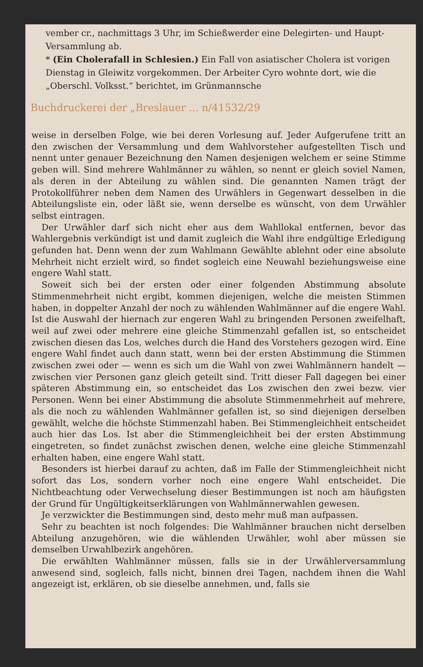vember cr., nachmittags 3 Uhr, im Schießwerder eine Delegirten- und Haupt-Versammlung ab.
* (Ein Cholerafall in Schlesien.) Ein Fall von asiatischer Cholera ist vorigen Dienstag in Gleiwitz vorgekommen. Der Arbeiter Cyro wohnte dort, wie die „Oberschl. Volksst.“ berichtet, im Grünmannsche
Buchdruckerei der „Breslauer ... n/41532/29
weise in derselben Folge, wie bei deren Vorlesung auf. Jeder Aufgerufene tritt an den zwischen der Versammlung und dem Wahlvorsteher aufgestellten Tisch und nennt unter genauer Bezeichnung den Namen desjenigen welchem er seine Stimme geben will. Sind mehrere Wahlmänner zu wählen, so nennt er gleich soviel Namen, als deren in der Abteilung zu wählen sind. Die genannten Namen trägt der Protokollführer neben dem Namen des Urwählers in Gegenwart desselben in die Abteilungsliste ein, oder läßt sie, wenn derselbe es wünscht, von dem Urwähler selbst eintragen.
Der Urwähler darf sich nicht eher aus dem Wahllokal entfernen, bevor das Wahlergebnis verkündigt ist und damit zugleich die Wahl ihre endgültige Erledigung gefunden hat. Denn wenn der zum Wahlmann Gewählte ablehnt oder eine absolute Mehrheit nicht erzielt wird, so findet sogleich eine Neuwahl beziehungsweise eine engere Wahl statt.
Soweit sich bei der ersten oder einer folgenden Abstimmung absolute Stimmenmehrheit nicht ergibt, kommen diejenigen, welche die meisten Stimmen haben, in doppelter Anzahl der noch zu wählenden Wahlmänner auf die engere Wahl. Ist die Auswahl der hiernach zur engeren Wahl zu bringenden Personen zweifelhaft, weil auf zwei oder mehrere eine gleiche Stimmenzahl gefallen ist, so entscheidet zwischen diesen das Los, welches durch die Hand des Vorstehers gezogen wird. Eine engere Wahl findet auch dann statt, wenn bei der ersten Abstimmung die Stimmen zwischen zwei oder — wenn es sich um die Wahl von zwei Wahlmännern handelt — zwischen vier Personen ganz gleich geteilt sind. Tritt dieser Fall dagegen bei einer späteren Abstimmung ein, so entscheidet das Los zwischen den zwei bezw. vier Personen. Wenn bei einer Abstimmung die absolute Stimmenmehrheit auf mehrere, als die noch zu wählenden Wahlmänner gefallen ist, so sind diejenigen derselben gewählt, welche die höchste Stimmenzahl haben. Bei Stimmengleichheit entscheidet auch hier das Los. Ist aber die Stimmengleichheit bei der ersten Abstimmung eingetreten, so findet zunächst zwischen denen, welche eine gleiche Stimmenzahl erhalten haben, eine engere Wahl statt.
Besonders ist hierbei darauf zu achten, daß im Falle der Stimmengleichheit nicht sofort das Los, sondern vorher noch eine engere Wahl entscheidet. Die Nichtbeachtung oder Verwechselung dieser Bestimmungen ist noch am häufigsten der Grund für Ungültigkeitserklärungen von Wahlmännerwahlen gewesen.
Je verzwickter die Bestimmungen sind, desto mehr muß man aufpassen.
Sehr zu beachten ist noch folgendes: Die Wahlmänner brauchen nicht derselben Abteilung anzugehören, wie die wählenden Urwähler, wohl aber müssen sie demselben Urwahlbezirk angehören.
Die erwählten Wahlmänner müssen, falls sie in der Urwählerversammlung anwesend sind, sogleich, falls nicht, binnen drei Tagen, nachdem ihnen die Wahl angezeigt ist, erklären, ob sie dieselbe annehmen, und, falls sie